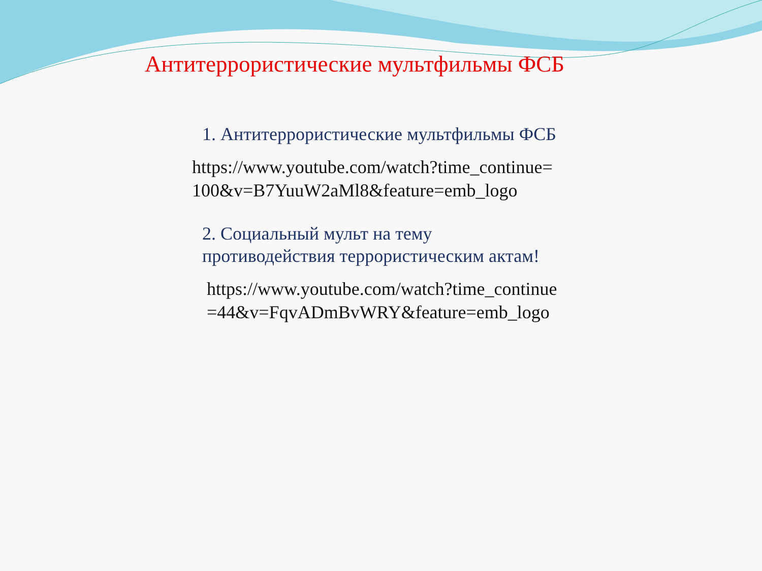Антитеррористические мультфильмы ФСБ
1. Антитеррористические мультфильмы ФСБ
https://www.youtube.com/watch?time_continue=100&v=B7YuuW2aMl8&feature=emb_logo
2. Социальный мульт на тему противодействия террористическим актам!
https://www.youtube.com/watch?time_continue=44&v=FqvADmBvWRY&feature=emb_logo